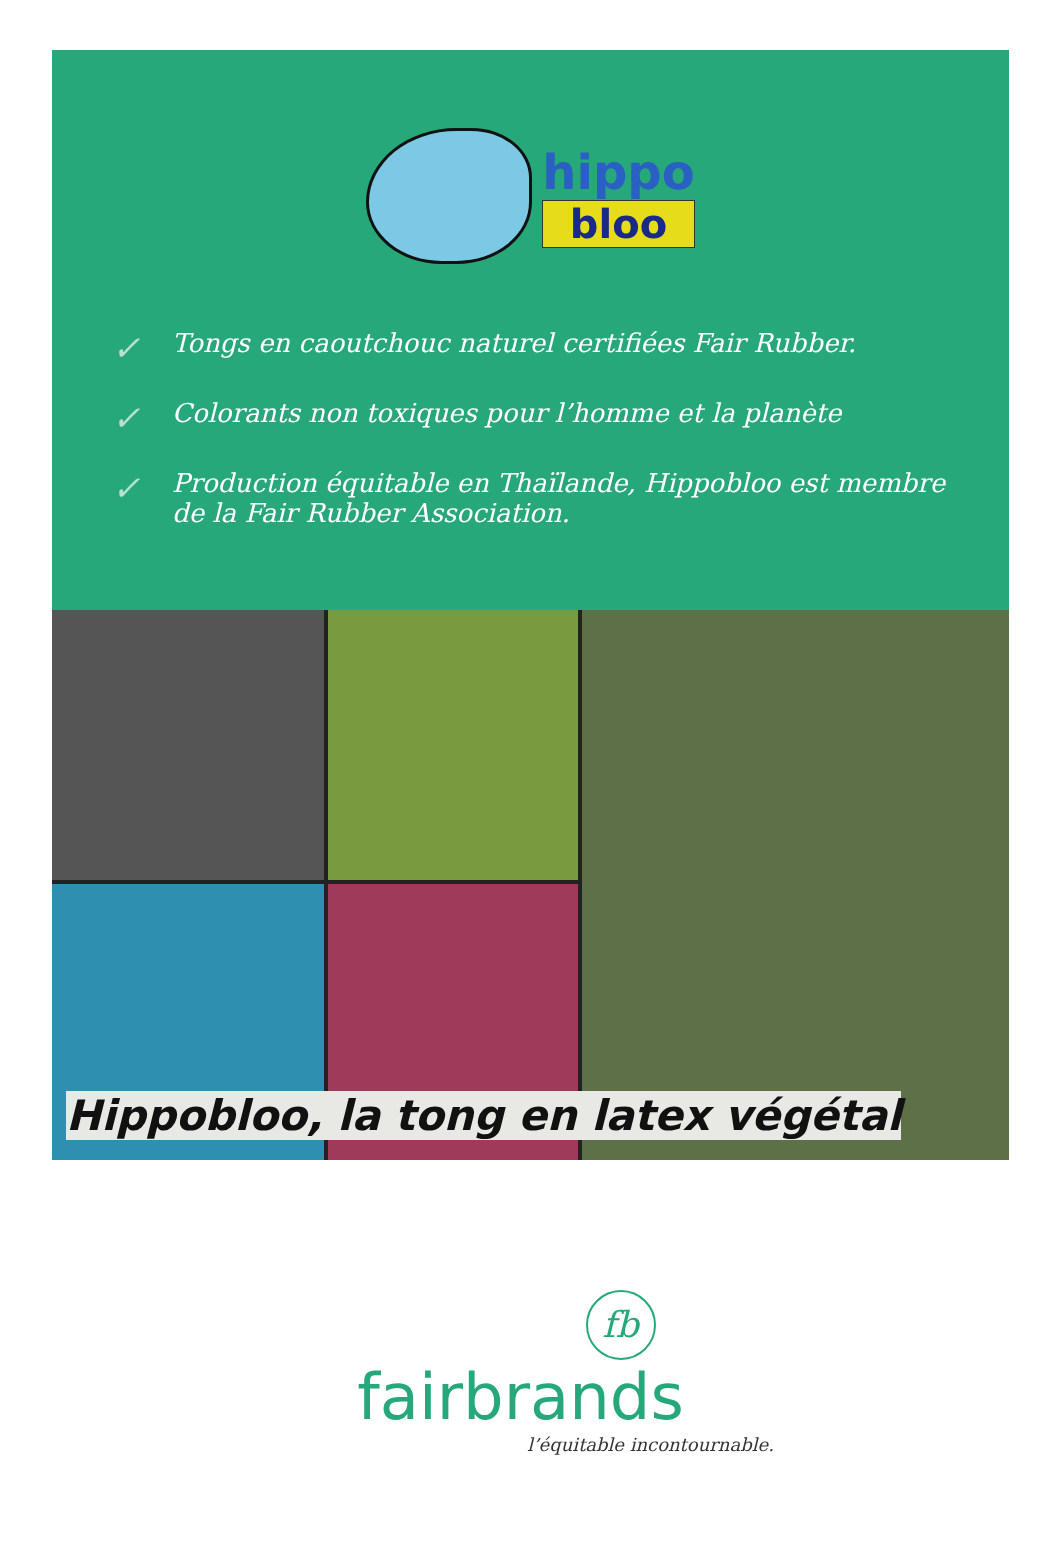hippo
bloo
✓ Tongs en caoutchouc naturel certifiées Fair Rubber.
✓ Colorants non toxiques pour l’homme et la planète
✓ Production équitable en Thaïlande, Hippobloo est membre de la Fair Rubber Association.
Hippobloo, la tong en latex végétal
fb
fairbrands
l’équitable incontournable.